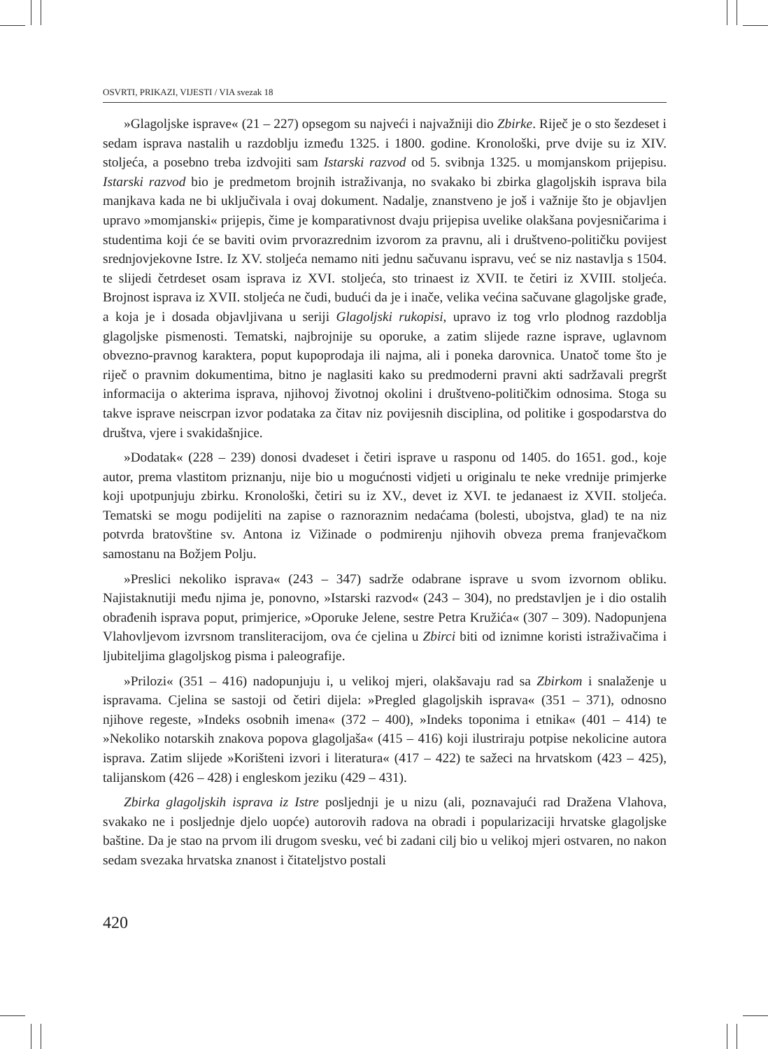OSVRTI, PRIKAZI, VIJESTI / VIA svezak 18
»Glagoljske isprave« (21 – 227) opsegom su najveći i najvažniji dio Zbirke. Riječ je o sto šezdeset i sedam isprava nastalih u razdoblju između 1325. i 1800. godine. Kronološki, prve dvije su iz XIV. stoljeća, a posebno treba izdvojiti sam Istarski razvod od 5. svibnja 1325. u momjanskom prijepisu. Istarski razvod bio je predmetom brojnih istraživanja, no svakako bi zbirka glagoljskih isprava bila manjkava kada ne bi uključivala i ovaj dokument. Nadalje, znanstveno je još i važnije što je objavljen upravo »momjanski« prijepis, čime je komparativnost dvaju prijepisa uvelike olakšana povjesničarima i studentima koji će se baviti ovim prvorazrednim izvorom za pravnu, ali i društveno-političku povijest srednjovjekovne Istre. Iz XV. stoljeća nemamo niti jednu sačuvanu ispravu, već se niz nastavlja s 1504. te slijedi četrdeset osam isprava iz XVI. stoljeća, sto trinaest iz XVII. te četiri iz XVIII. stoljeća. Brojnost isprava iz XVII. stoljeća ne čudi, budući da je i inače, velika većina sačuvane glagoljske građe, a koja je i dosada objavljivana u seriji Glagoljski rukopisi, upravo iz tog vrlo plodnog razdoblja glagoljske pismenosti. Tematski, najbrojnije su oporuke, a zatim slijede razne isprave, uglavnom obvezno-pravnog karaktera, poput kupoprodaja ili najma, ali i poneka darovnica. Unatoč tome što je riječ o pravnim dokumentima, bitno je naglasiti kako su predmoderni pravni akti sadržavali pregršt informacija o akterima isprava, njihovoj životnoj okolini i društveno-političkim odnosima. Stoga su takve isprave neiscrpan izvor podataka za čitav niz povijesnih disciplina, od politike i gospodarstva do društva, vjere i svakidašnjice.
»Dodatak« (228 – 239) donosi dvadeset i četiri isprave u rasponu od 1405. do 1651. god., koje autor, prema vlastitom priznanju, nije bio u mogućnosti vidjeti u originalu te neke vrednije primjerke koji upotpunjuju zbirku. Kronološki, četiri su iz XV., devet iz XVI. te jedanaest iz XVII. stoljeća. Tematski se mogu podijeliti na zapise o raznoraznim nedaćama (bolesti, ubojstva, glad) te na niz potvrda bratovštine sv. Antona iz Vižinade o podmirenju njihovih obveza prema franjevačkom samostanu na Božjem Polju.
»Preslici nekoliko isprava« (243 – 347) sadrže odabrane isprave u svom izvornom obliku. Najistaknutiji među njima je, ponovno, »Istarski razvod« (243 – 304), no predstavljen je i dio ostalih obrađenih isprava poput, primjerice, »Oporuke Jelene, sestre Petra Kružića« (307 – 309). Nadopunjena Vlahovljevom izvrsnom transliteracijom, ova će cjelina u Zbirci biti od iznimne koristi istraživačima i ljubiteljima glagoljskog pisma i paleografije.
»Prilozi« (351 – 416) nadopunjuju i, u velikoj mjeri, olakšavaju rad sa Zbirkom i snalaženje u ispravama. Cjelina se sastoji od četiri dijela: »Pregled glagoljskih isprava« (351 – 371), odnosno njihove regeste, »Indeks osobnih imena« (372 – 400), »Indeks toponima i etnika« (401 – 414) te »Nekoliko notarskih znakova popova glagoljaša« (415 – 416) koji ilustriraju potpise nekolicine autora isprava. Zatim slijede »Korišteni izvori i literatura« (417 – 422) te sažeci na hrvatskom (423 – 425), talijanskom (426 – 428) i engleskom jeziku (429 – 431).
Zbirka glagoljskih isprava iz Istre posljednji je u nizu (ali, poznavajući rad Dražena Vlahova, svakako ne i posljednje djelo uopće) autorovih radova na obradi i popularizaciji hrvatske glagoljske baštine. Da je stao na prvom ili drugom svesku, već bi zadani cilj bio u velikoj mjeri ostvaren, no nakon sedam svezaka hrvatska znanost i čitateljstvo postali
420